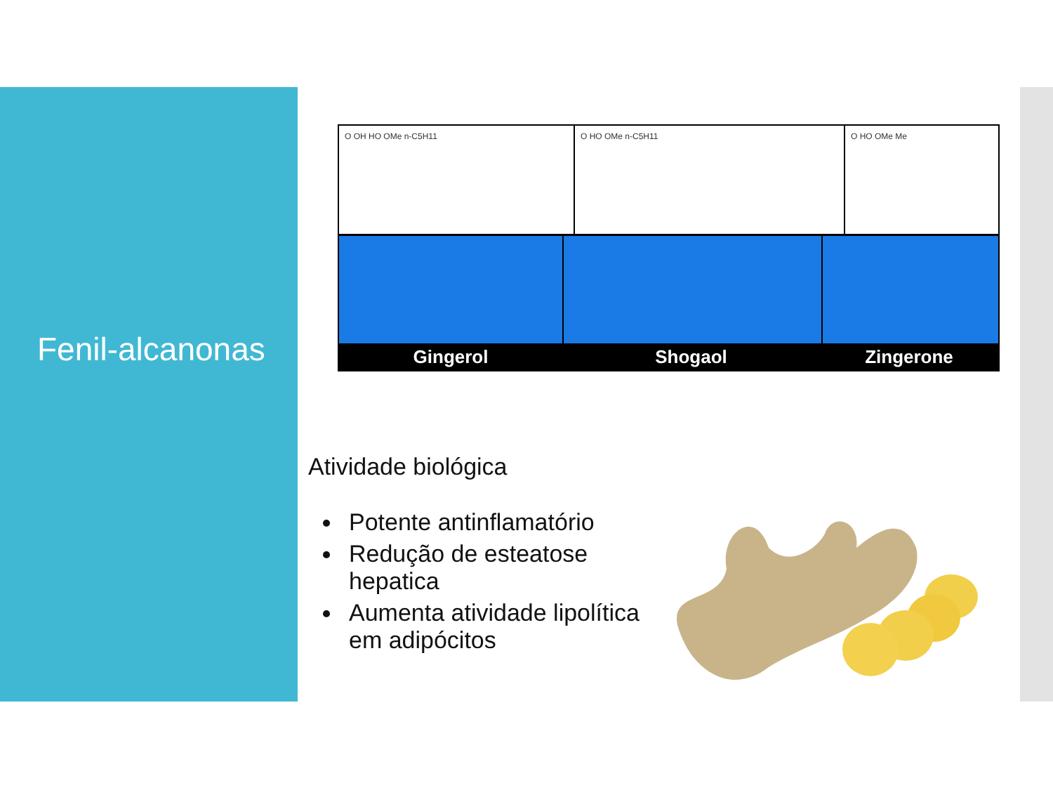Fenil-alcanonas
O OH HO OMe n-C5H11 O HO OMe n-C5H11 O HO OMe Me
Gingerol Shogaol Zingerone
Atividade biológica
Potente antinflamatório
Redução de esteatose hepatica
Aumenta atividade lipolítica em adipócitos